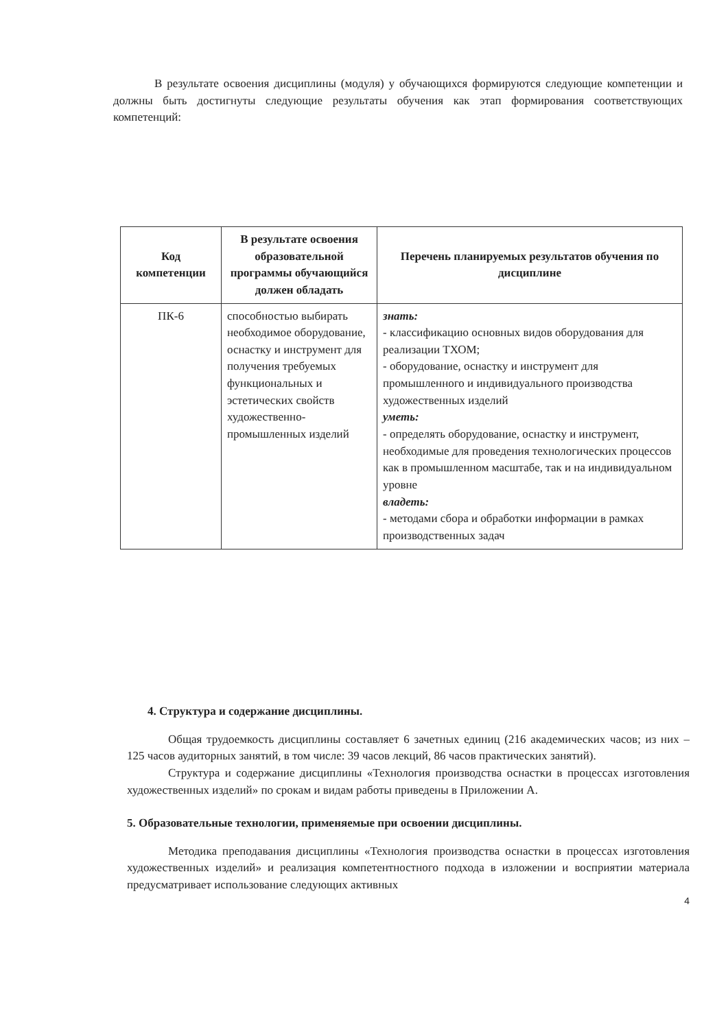В результате освоения дисциплины (модуля) у обучающихся формируются следующие компетенции и должны быть достигнуты следующие результаты обучения как этап формирования соответствующих компетенций:
| Код компетенции | В результате освоения образовательной программы обучающийся должен обладать | Перечень планируемых результатов обучения по дисциплине |
| --- | --- | --- |
| ПК-6 | способностью выбирать необходимое оборудование, оснастку и инструмент для получения требуемых функциональных и эстетических свойств художественно-промышленных изделий | знать: - классификацию основных видов оборудования для реализации ТХОМ; - оборудование, оснастку и инструмент для промышленного и индивидуального производства художественных изделий уметь: - определять оборудование, оснастку и инструмент, необходимые для проведения технологических процессов как в промышленном масштабе, так и на индивидуальном уровне владеть: - методами сбора и обработки информации в рамках производственных задач |
4. Структура и содержание дисциплины.
Общая трудоемкость дисциплины составляет 6 зачетных единиц (216 академических часов; из них – 125 часов аудиторных занятий, в том числе: 39 часов лекций, 86 часов практических занятий).
Структура и содержание дисциплины «Технология производства оснастки в процессах изготовления художественных изделий» по срокам и видам работы приведены в Приложении А.
5. Образовательные технологии, применяемые при освоении дисциплины.
Методика преподавания дисциплины «Технология производства оснастки в процессах изготовления художественных изделий» и реализация компетентностного подхода в изложении и восприятии материала предусматривает использование следующих активных
4